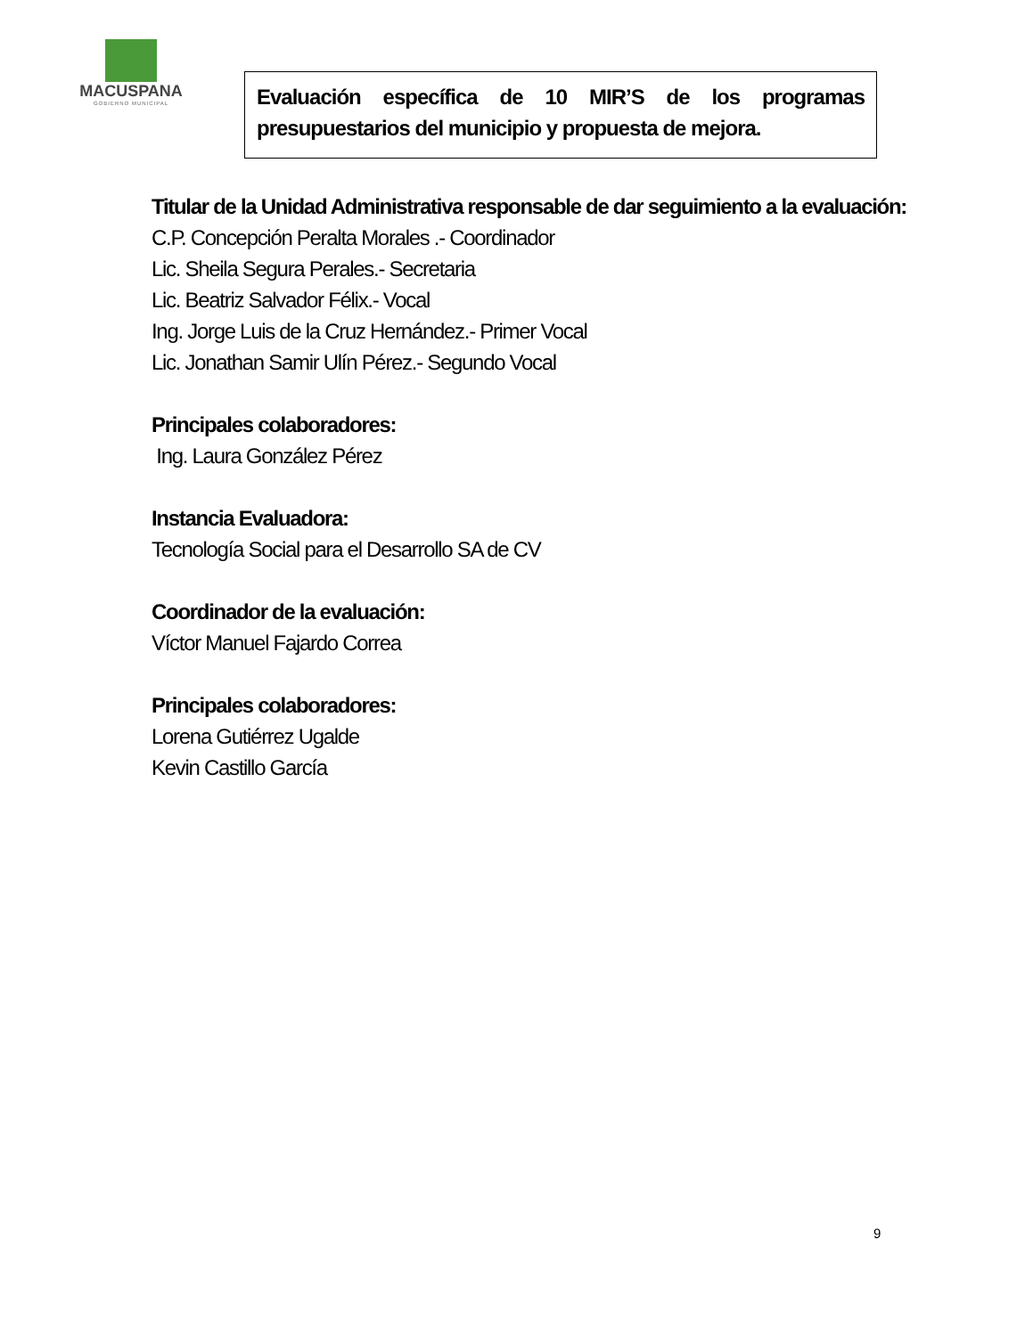MACUSPANA
GOBIERNO MUNICIPAL
Evaluación específica de 10 MIR’S de los programas presupuestarios del municipio y propuesta de mejora.
Titular de la Unidad Administrativa responsable de dar seguimiento a la evaluación:
C.P. Concepción Peralta Morales .- Coordinador
Lic. Sheila Segura Perales.- Secretaria
Lic. Beatriz Salvador Félix.- Vocal
Ing. Jorge Luis de la Cruz Hernández.- Primer Vocal
Lic. Jonathan Samir Ulín Pérez.- Segundo Vocal
Principales colaboradores:
Ing. Laura González Pérez
Instancia Evaluadora:
Tecnología Social para el Desarrollo SA de CV
Coordinador de la evaluación:
Víctor Manuel Fajardo Correa
Principales colaboradores:
Lorena Gutiérrez Ugalde
Kevin Castillo García
9